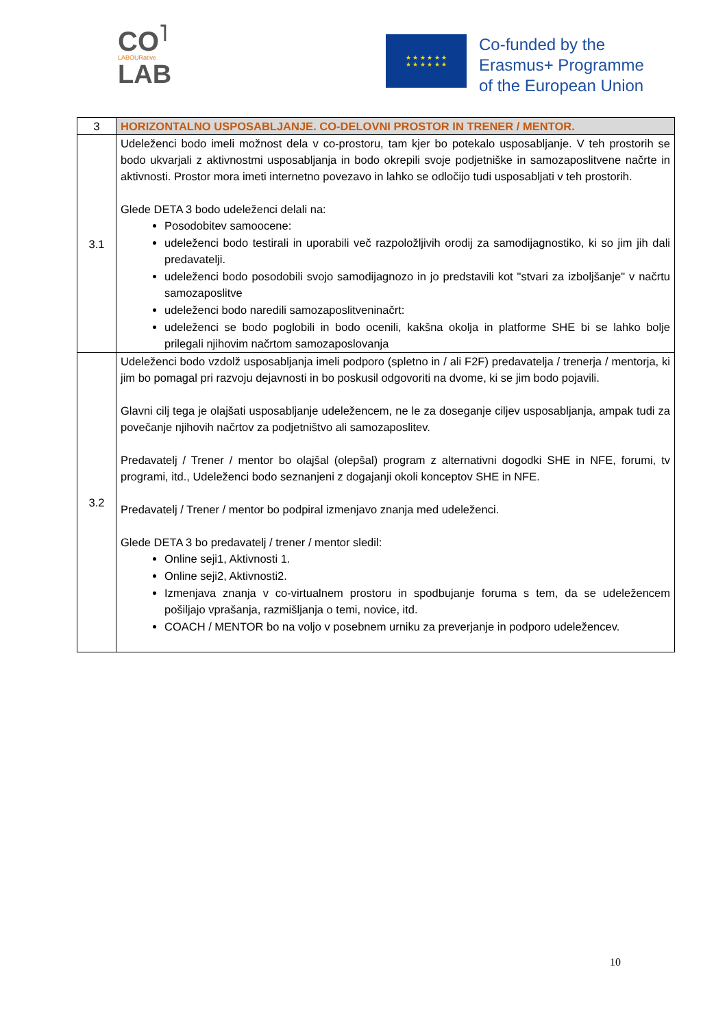CO<sup>˥</sup>
LABOURative
LAB
★ ★ ★ ★ ★ ★
★ ★ ★ ★ ★ ★
Co-funded by the
Erasmus+ Programme
of the European Union
| 3 | HORIZONTALNO USPOSABLJANJE. CO-DELOVNI PROSTOR IN TRENER / MENTOR. |
| 3.1 | Udeleženci bodo imeli možnost dela v co-prostoru, tam kjer bo potekalo usposabljanje. V teh prostorih se bodo ukvarjali z aktivnostmi usposabljanja in bodo okrepili svoje podjetniške in samozaposlitvene načrte in aktivnosti. Prostor mora imeti internetno povezavo in lahko se odločijo tudi usposabljati v teh prostorih. Glede DETA 3 bodo udeleženci delali na: Posodobitev samoocene: udeleženci bodo testirali in uporabili več razpoložljivih orodij za samodijagnostiko, ki so jim jih dali predavatelji. udeleženci bodo posodobili svojo samodijagnozo in jo predstavili kot "stvari za izboljšanje" v načrtu samozaposlitve udeleženci bodo naredili samozaposlitveninačrt: udeleženci se bodo poglobili in bodo ocenili, kakšna okolja in platforme SHE bi se lahko bolje prilegali njihovim načrtom samozaposlovanja |
| 3.2 | Udeleženci bodo vzdolž usposabljanja imeli podporo (spletno in / ali F2F) predavatelja / trenerja / mentorja, ki jim bo pomagal pri razvoju dejavnosti in bo poskusil odgovoriti na dvome, ki se jim bodo pojavili. Glavni cilj tega je olajšati usposabljanje udeležencem, ne le za doseganje ciljev usposabljanja, ampak tudi za povečanje njihovih načrtov za podjetništvo ali samozaposlitev. Predavatelj / Trener / mentor bo olajšal (olepšal) program z alternativni dogodki SHE in NFE, forumi, tv programi, itd., Udeleženci bodo seznanjeni z dogajanji okoli konceptov SHE in NFE. Predavatelj / Trener / mentor bo podpiral izmenjavo znanja med udeleženci. Glede DETA 3 bo predavatelj / trener / mentor sledil: Online seji1, Aktivnosti 1. Online seji2, Aktivnosti2. Izmenjava znanja v co-virtualnem prostoru in spodbujanje foruma s tem, da se udeležencem pošiljajo vprašanja, razmišljanja o temi, novice, itd. COACH / MENTOR bo na voljo v posebnem urniku za preverjanje in podporo udeležencev. |
10